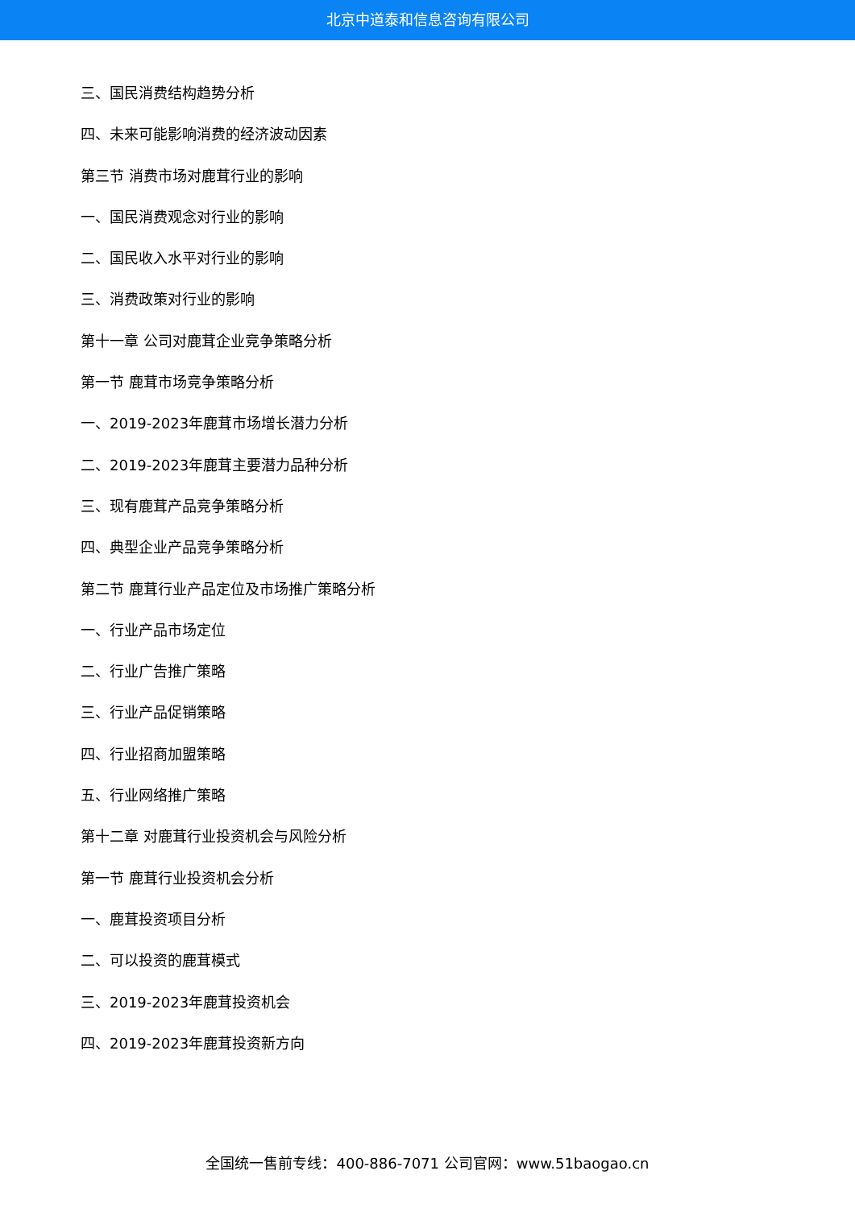北京中道泰和信息咨询有限公司
三、国民消费结构趋势分析
四、未来可能影响消费的经济波动因素
第三节 消费市场对鹿茸行业的影响
一、国民消费观念对行业的影响
二、国民收入水平对行业的影响
三、消费政策对行业的影响
第十一章 公司对鹿茸企业竞争策略分析
第一节 鹿茸市场竞争策略分析
一、2019-2023年鹿茸市场增长潜力分析
二、2019-2023年鹿茸主要潜力品种分析
三、现有鹿茸产品竞争策略分析
四、典型企业产品竞争策略分析
第二节 鹿茸行业产品定位及市场推广策略分析
一、行业产品市场定位
二、行业广告推广策略
三、行业产品促销策略
四、行业招商加盟策略
五、行业网络推广策略
第十二章 对鹿茸行业投资机会与风险分析
第一节 鹿茸行业投资机会分析
一、鹿茸投资项目分析
二、可以投资的鹿茸模式
三、2019-2023年鹿茸投资机会
四、2019-2023年鹿茸投资新方向
全国统一售前专线：400-886-7071 公司官网：www.51baogao.cn